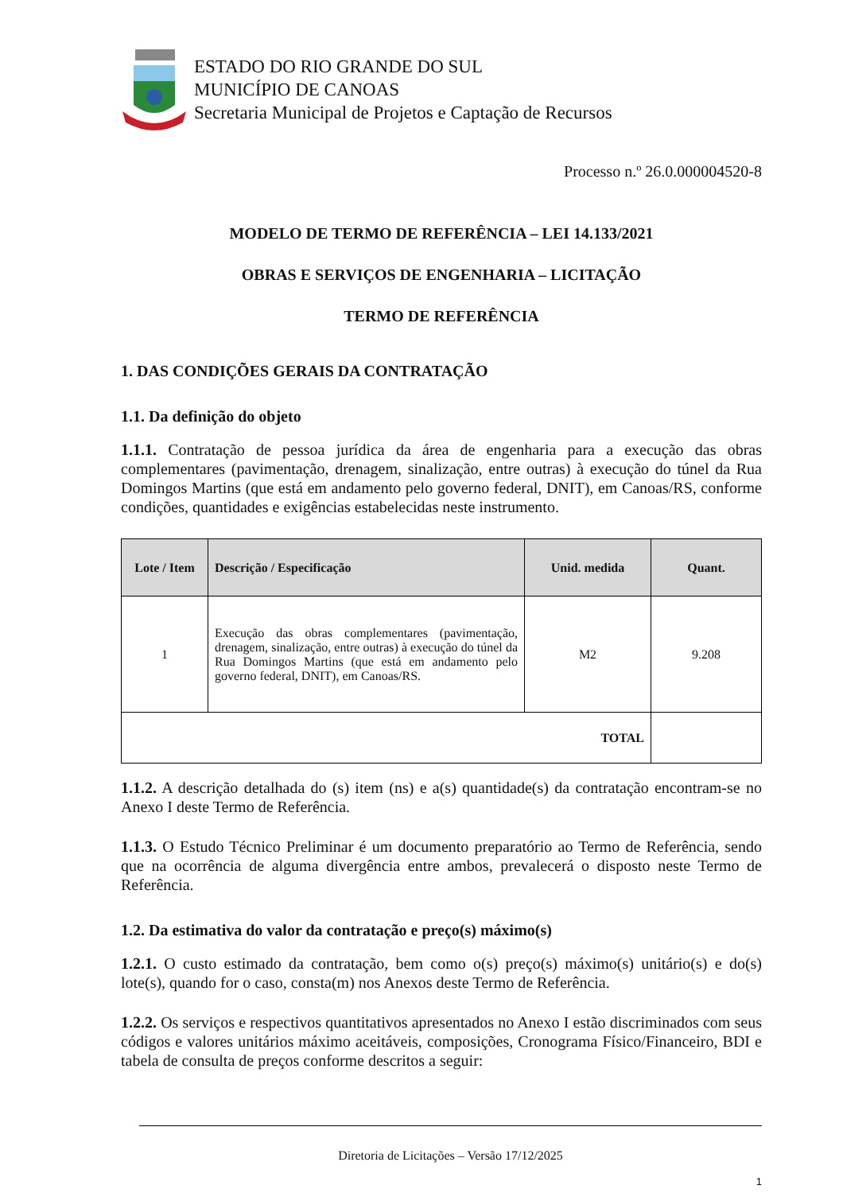ESTADO DO RIO GRANDE DO SUL
MUNICÍPIO DE CANOAS
Secretaria Municipal de Projetos e Captação de Recursos
Processo n.º 26.0.000004520-8
MODELO DE TERMO DE REFERÊNCIA – LEI 14.133/2021
OBRAS E SERVIÇOS DE ENGENHARIA – LICITAÇÃO
TERMO DE REFERÊNCIA
1. DAS CONDIÇÕES GERAIS DA CONTRATAÇÃO
1.1. Da definição do objeto
1.1.1. Contratação de pessoa jurídica da área de engenharia para a execução das obras complementares (pavimentação, drenagem, sinalização, entre outras) à execução do túnel da Rua Domingos Martins (que está em andamento pelo governo federal, DNIT), em Canoas/RS, conforme condições, quantidades e exigências estabelecidas neste instrumento.
| Lote / Item | Descrição / Especificação | Unid. medida | Quant. |
| --- | --- | --- | --- |
| 1 | Execução das obras complementares (pavimentação, drenagem, sinalização, entre outras) à execução do túnel da Rua Domingos Martins (que está em andamento pelo governo federal, DNIT), em Canoas/RS. | M2 | 9.208 |
| TOTAL | | | |
1.1.2. A descrição detalhada do (s) item (ns) e a(s) quantidade(s) da contratação encontram-se no Anexo I deste Termo de Referência.
1.1.3. O Estudo Técnico Preliminar é um documento preparatório ao Termo de Referência, sendo que na ocorrência de alguma divergência entre ambos, prevalecerá o disposto neste Termo de Referência.
1.2. Da estimativa do valor da contratação e preço(s) máximo(s)
1.2.1. O custo estimado da contratação, bem como o(s) preço(s) máximo(s) unitário(s) e do(s) lote(s), quando for o caso, consta(m) nos Anexos deste Termo de Referência.
1.2.2. Os serviços e respectivos quantitativos apresentados no Anexo I estão discriminados com seus códigos e valores unitários máximo aceitáveis, composições, Cronograma Físico/Financeiro, BDI e tabela de consulta de preços conforme descritos a seguir:
Diretoria de Licitações – Versão 17/12/2025
1